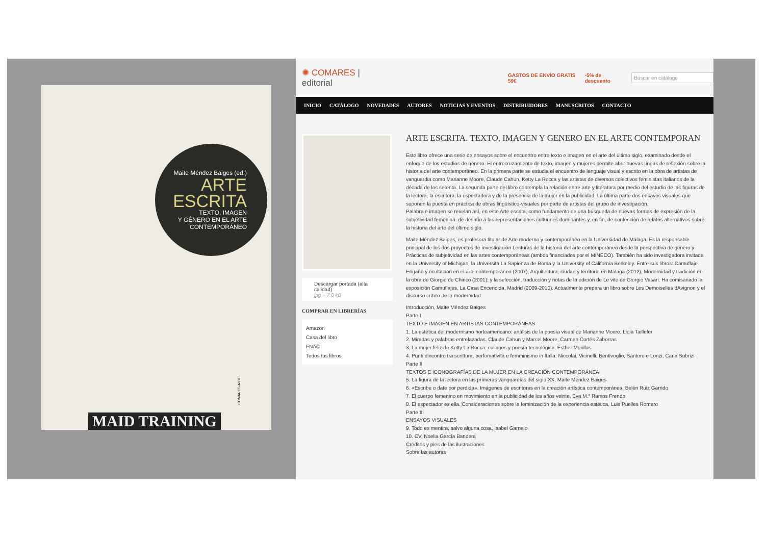Maite Méndez Baiges (ed.)
ARTE
ESCRITA
TEXTO, IMAGEN
Y GÉNERO EN EL ARTE
CONTEMPORÁNEO
COMARES ARTE
MAID TRAINING
✺ COMARES | editorial GASTOS DE ENVÍO GRATIS 59€ -5% de descuento Buscar en catálogo
INICIO CATÁLOGO NOVEDADES AUTORES NOTICIAS Y EVENTOS DISTRIBUIDORES MANUSCRITOS CONTACTO
Descargar portada (alta calidad)
jpg ~ 7.8 kB
COMPRAR EN LIBRERÍAS
Amazon
Casa del libro
FNAC
Todos tus libros
ARTE ESCRITA. TEXTO, IMAGEN Y GENERO EN EL ARTE CONTEMPORAN
Este libro ofrece una serie de ensayos sobre el encuentro entre texto e imagen en el arte del último siglo, examinado desde el enfoque de los estudios de género. El entrecruzamiento de texto, imagen y mujeres permite abrir nuevas líneas de reflexión sobre la historia del arte contemporáneo. En la primera parte se estudia el encuentro de lenguaje visual y escrito en la obra de artistas de vanguardia como Marianne Moore, Claude Cahun, Ketty La Rocca y las artistas de diversos colectivos feministas italianos de la década de los setenta. La segunda parte del libro contempla la relación entre arte y literatura por medio del estudio de las figuras de la lectora, la escritora, la espectadora y de la presencia de la mujer en la publicidad. La última parte dos ensayos visuales que suponen la puesta en práctica de obras lingüístico-visuales por parte de artistas del grupo de investigación.
Palabra e imagen se revelan así, en este Arte escrita, como fundamento de una búsqueda de nuevas formas de expresión de la subjetividad femenina, de desafío a las representaciones culturales dominantes y, en fin, de confección de relatos alternativos sobre la historia del arte del último siglo.
Maite Méndez Baiges, es profesora titular de Arte moderno y contemporáneo en la Universidad de Málaga. Es la responsable principal de los dos proyectos de investigación Lecturas de la historia del arte contemporáneo desde la perspectiva de género y Prácticas de subjetividad en las artes contemporáneas (ambos financiados por el MINECO). También ha sido investigadora invitada en la University of Michigan, la Universitá La Sapienza de Roma y la University of California Berkeley. Entre sus libros: Camuflaje. Engaño y ocultación en el arte contemporáneo (2007), Arquitectura, ciudad y territorio en Málaga (2012), Modernidad y tradición en la obra de Giorgio de Chirico (2001); y la selección, traducción y notas de la edición de Le vite de Giorgio Vasari. Ha comisariado la exposición Camuflajes, La Casa Encendida, Madrid (2009-2010). Actualmente prepara un libro sobre Les Demoiselles dAvignon y el discurso crítico de la modernidad
Introducción, Maite Méndez Baiges
Parte I
TEXTO E IMAGEN EN ARTISTAS CONTEMPORÁNEAS
1. La estética del modernismo norteamericano: análisis de la poesía visual de Marianne Moore, Lidia Taillefer
2. Miradas y palabras entrelazadas. Claude Cahun y Marcel Moore, Carmen Cortés Zaborras
3. La mujer feliz de Ketty La Rocca: collages y poesía tecnológica, Esther Morillas
4. Punti dincontro tra scrittura, perfomatività e femminismo in Italia: Niccolai, Vicinelli, Bentivoglio, Santoro e Lonzi, Carla Subrizi
Parte II
TEXTOS E ICONOGRAFÍAS DE LA MUJER EN LA CREACIÓN CONTEMPORÁNEA
5. La figura de la lectora en las primeras vanguardias del siglo XX, Maite Méndez Baiges
6. «Escribe o date por perdida». Imágenes de escritoras en la creación artística contemporánea, Belén Ruiz Garrido
7. El cuerpo femenino en movimiento en la publicidad de los años veinte, Eva M.ª Ramos Frendo
8. El espectador es ella. Consideraciones sobre la feminización de la experiencia estética, Luis Puelles Romero
Parte III
ENSAYOS VISUALES
9. Todo es mentira, salvo alguna cosa, Isabel Garnelo
10. CV, Noelia García Bandera
Créditos y pies de las ilustraciones
Sobre las autoras